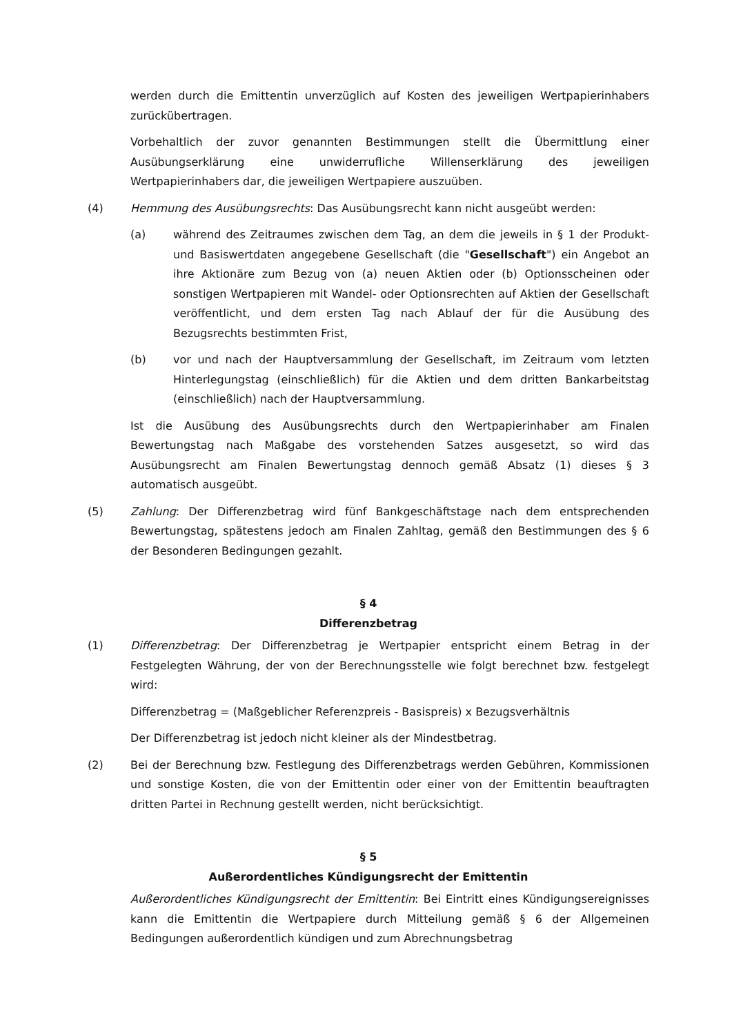werden durch die Emittentin unverzüglich auf Kosten des jeweiligen Wertpapierinhabers zurückübertragen.
Vorbehaltlich der zuvor genannten Bestimmungen stellt die Übermittlung einer Ausübungserklärung eine unwiderrufliche Willenserklärung des jeweiligen Wertpapierinhabers dar, die jeweiligen Wertpapiere auszuüben.
(4) Hemmung des Ausübungsrechts: Das Ausübungsrecht kann nicht ausgeübt werden:
(a) während des Zeitraumes zwischen dem Tag, an dem die jeweils in § 1 der Produkt- und Basiswertdaten angegebene Gesellschaft (die "Gesellschaft") ein Angebot an ihre Aktionäre zum Bezug von (a) neuen Aktien oder (b) Optionsscheinen oder sonstigen Wertpapieren mit Wandel- oder Optionsrechten auf Aktien der Gesellschaft veröffentlicht, und dem ersten Tag nach Ablauf der für die Ausübung des Bezugsrechts bestimmten Frist,
(b) vor und nach der Hauptversammlung der Gesellschaft, im Zeitraum vom letzten Hinterlegungstag (einschließlich) für die Aktien und dem dritten Bankarbeitstag (einschließlich) nach der Hauptversammlung.
Ist die Ausübung des Ausübungsrechts durch den Wertpapierinhaber am Finalen Bewertungstag nach Maßgabe des vorstehenden Satzes ausgesetzt, so wird das Ausübungsrecht am Finalen Bewertungstag dennoch gemäß Absatz (1) dieses § 3 automatisch ausgeübt.
(5) Zahlung: Der Differenzbetrag wird fünf Bankgeschäftstage nach dem entsprechenden Bewertungstag, spätestens jedoch am Finalen Zahltag, gemäß den Bestimmungen des § 6 der Besonderen Bedingungen gezahlt.
§ 4
Differenzbetrag
(1) Differenzbetrag: Der Differenzbetrag je Wertpapier entspricht einem Betrag in der Festgelegten Währung, der von der Berechnungsstelle wie folgt berechnet bzw. festgelegt wird:
Differenzbetrag = (Maßgeblicher Referenzpreis - Basispreis) x Bezugsverhältnis
Der Differenzbetrag ist jedoch nicht kleiner als der Mindestbetrag.
(2) Bei der Berechnung bzw. Festlegung des Differenzbetrags werden Gebühren, Kommissionen und sonstige Kosten, die von der Emittentin oder einer von der Emittentin beauftragten dritten Partei in Rechnung gestellt werden, nicht berücksichtigt.
§ 5
Außerordentliches Kündigungsrecht der Emittentin
Außerordentliches Kündigungsrecht der Emittentin: Bei Eintritt eines Kündigungsereignisses kann die Emittentin die Wertpapiere durch Mitteilung gemäß § 6 der Allgemeinen Bedingungen außerordentlich kündigen und zum Abrechnungsbetrag